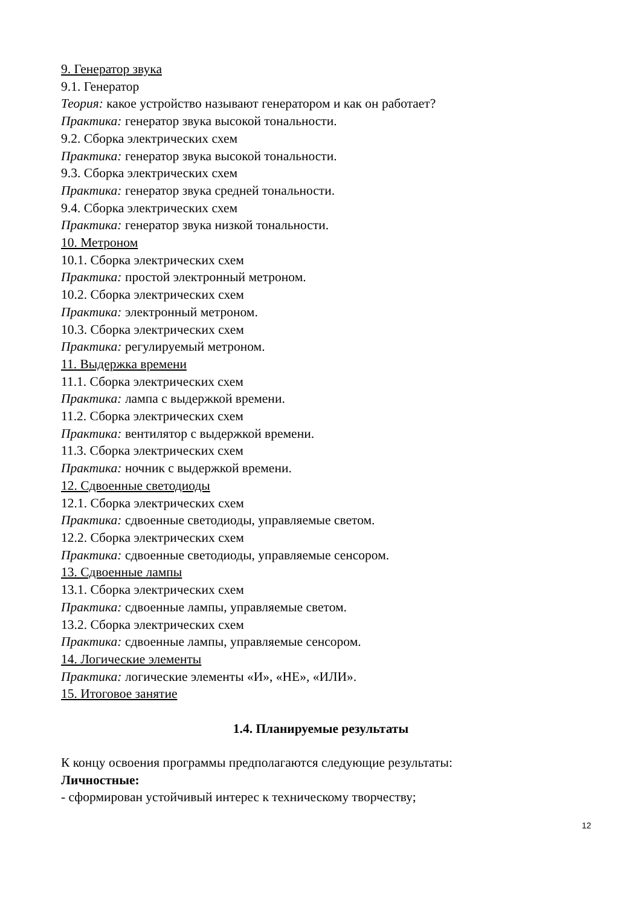9. Генератор звука
9.1. Генератор
Теория: какое устройство называют генератором и как он работает?
Практика: генератор звука высокой тональности.
9.2. Сборка электрических схем
Практика: генератор звука высокой тональности.
9.3. Сборка электрических схем
Практика: генератор звука средней тональности.
9.4. Сборка электрических схем
Практика: генератор звука низкой тональности.
10. Метроном
10.1. Сборка электрических схем
Практика: простой электронный метроном.
10.2. Сборка электрических схем
Практика: электронный метроном.
10.3. Сборка электрических схем
Практика: регулируемый метроном.
11. Выдержка времени
11.1. Сборка электрических схем
Практика: лампа с выдержкой времени.
11.2. Сборка электрических схем
Практика: вентилятор с выдержкой времени.
11.3. Сборка электрических схем
Практика: ночник с выдержкой времени.
12. Сдвоенные светодиоды
12.1. Сборка электрических схем
Практика: сдвоенные светодиоды, управляемые светом.
12.2. Сборка электрических схем
Практика: сдвоенные светодиоды, управляемые сенсором.
13. Сдвоенные лампы
13.1. Сборка электрических схем
Практика: сдвоенные лампы, управляемые светом.
13.2. Сборка электрических схем
Практика: сдвоенные лампы, управляемые сенсором.
14. Логические элементы
Практика: логические элементы «И», «НЕ», «ИЛИ».
15. Итоговое занятие
1.4. Планируемые результаты
К концу освоения программы предполагаются следующие результаты:
Личностные:
- сформирован устойчивый интерес к техническому творчеству;
12